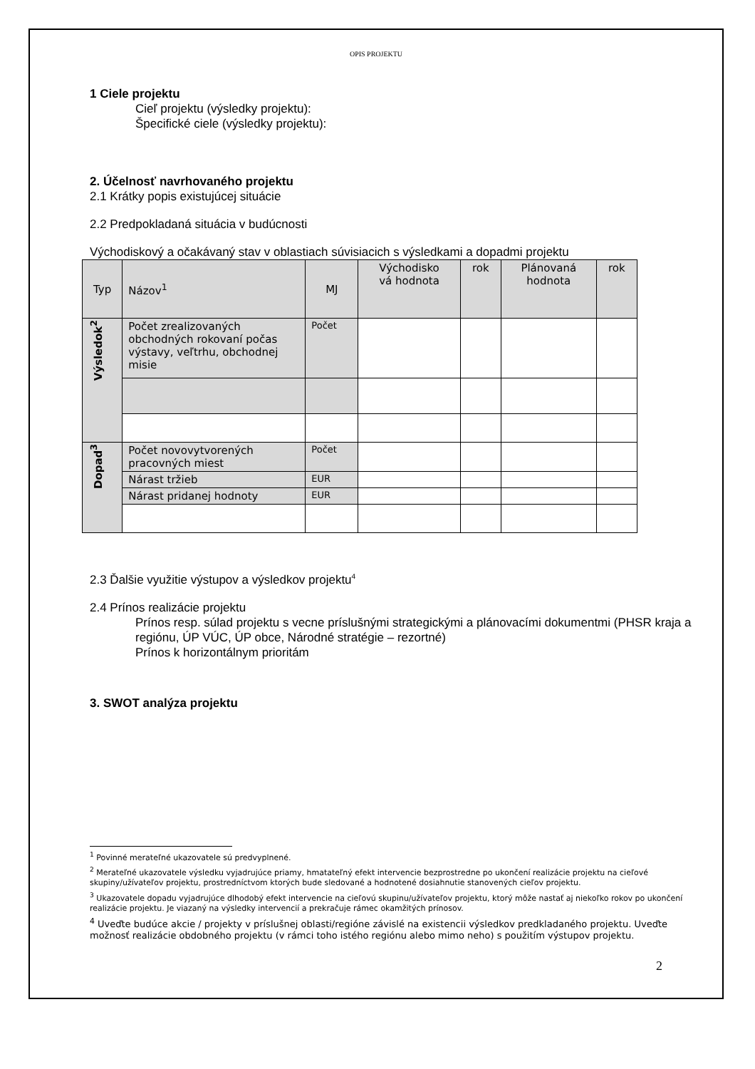OPIS PROJEKTU
1 Ciele projektu
Cieľ projektu (výsledky projektu):
Špecifické ciele (výsledky projektu):
2. Účelnosť navrhovaného projektu
2.1 Krátky popis existujúcej situácie
2.2 Predpokladaná situácia v budúcnosti
Východiskový a očakávaný stav v oblastiach súvisiacich s výsledkami a dopadmi projektu
| Typ | Názov<sup>1</sup> | MJ | Východisko vá hodnota | rok | Plánovaná hodnota | rok |
| --- | --- | --- | --- | --- | --- | --- |
| Výsledok<sup>2</sup> | Počet zrealizovaných obchodných rokovaní počas výstavy, veľtrhu, obchodnej misie | Počet | | | | |
| Dopad<sup>3</sup> | Počet novovytvorených pracovných miest | Počet | | | | |
| | Nárast tržieb | EUR | | | | |
| | Nárast pridanej hodnoty | EUR | | | | |
2.3 Ďalšie využitie výstupov a výsledkov projektu<sup>4</sup>
2.4 Prínos realizácie projektu
Prínos resp. súlad projektu s vecne príslušnými strategickými a plánovacími dokumentmi (PHSR kraja a regiónu, ÚP VÚC, ÚP obce, Národné stratégie – rezortné)
Prínos k horizontálnym prioritám
3. SWOT analýza projektu
<sup>1</sup> Povinné merateľné ukazovatele sú predvyplnené.
<sup>2</sup> Merateľné ukazovatele výsledku vyjadrujúce priamy, hmatateľný efekt intervencie bezprostredne po ukončení realizácie projektu na cieľové skupiny/užívateľov projektu, prostredníctvom ktorých bude sledované a hodnotené dosiahnutie stanovených cieľov projektu.
<sup>3</sup> Ukazovatele dopadu vyjadrujúce dlhodobý efekt intervencie na cieľovú skupinu/užívateľov projektu, ktorý môže nastať aj niekoľko rokov po ukončení realizácie projektu. Je viazaný na výsledky intervencií a prekračuje rámec okamžitých prínosov.
<sup>4</sup> Uveďte budúce akcie / projekty v príslušnej oblasti/regióne závislé na existencii výsledkov predkladaného projektu. Uveďte možnosť realizácie obdobného projektu (v rámci toho istého regiónu alebo mimo neho) s použitím výstupov projektu.
2